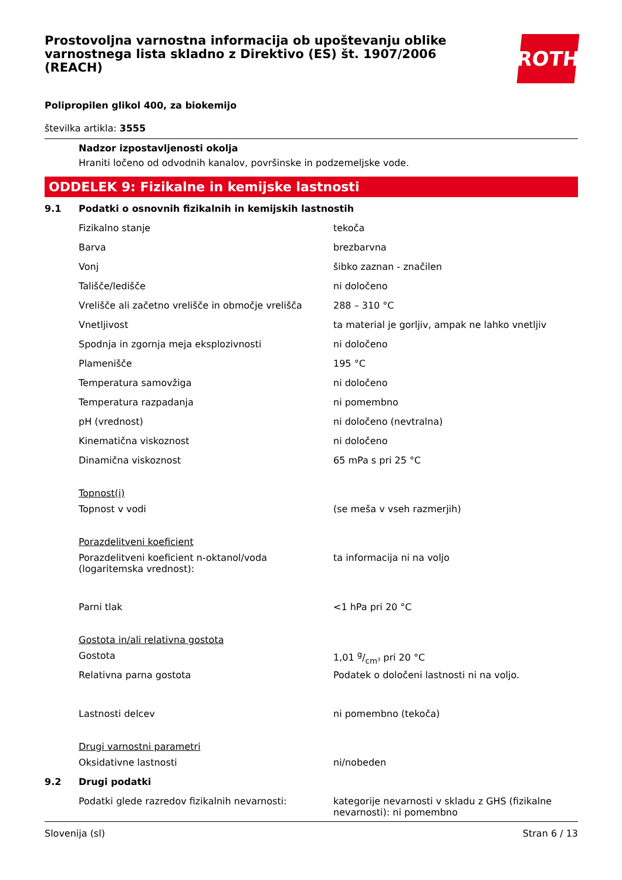Prostovoljna varnostna informacija ob upoštevanju oblike varnostnega lista skladno z Direktivo (ES) št. 1907/2006 (REACH)
ROTH
Polipropilen glikol 400, za biokemijo
številka artikla: 3555
Nadzor izpostavljenosti okolja
Hraniti ločeno od odvodnih kanalov, površinske in podzemeljske vode.
ODDELEK 9: Fizikalne in kemijske lastnosti
| 9.1 | Podatki o osnovnih fizikalnih in kemijskih lastnostih | |
| | Fizikalno stanje | tekoča |
| | Barva | brezbarvna |
| | Vonj | šibko zaznan - značilen |
| | Tališče/ledišče | ni določeno |
| | Vrelišče ali začetno vrelišče in območje vrelišča | 288 – 310 °C |
| | Vnetljivost | ta material je gorljiv, ampak ne lahko vnetljiv |
| | Spodnja in zgornja meja eksplozivnosti | ni določeno |
| | Plamenišče | 195 °C |
| | Temperatura samovžiga | ni določeno |
| | Temperatura razpadanja | ni pomembno |
| | pH (vrednost) | ni določeno (nevtralna) |
| | Kinematična viskoznost | ni določeno |
| | Dinamična viskoznost | 65 mPa s pri 25 °C |
| | Topnost(i) | |
| | Topnost v vodi | (se meša v vseh razmerjih) |
| | Porazdelitveni koeficient | |
| | Porazdelitveni koeficient n-oktanol/voda (logaritemska vrednost): | ta informacija ni na voljo |
| | Parni tlak | <1 hPa pri 20 °C |
| | Gostota in/ali relativna gostota | |
| | Gostota | 1,01 g/cm³ pri 20 °C |
| | Relativna parna gostota | Podatek o določeni lastnosti ni na voljo. |
| | Lastnosti delcev | ni pomembno (tekoča) |
| | Drugi varnostni parametri | |
| | Oksidativne lastnosti | ni/nobeden |
| 9.2 | Drugi podatki | |
| | Podatki glede razredov fizikalnih nevarnosti: | kategorije nevarnosti v skladu z GHS (fizikalne nevarnosti): ni pomembno |
Slovenija (sl) Stran 6 / 13